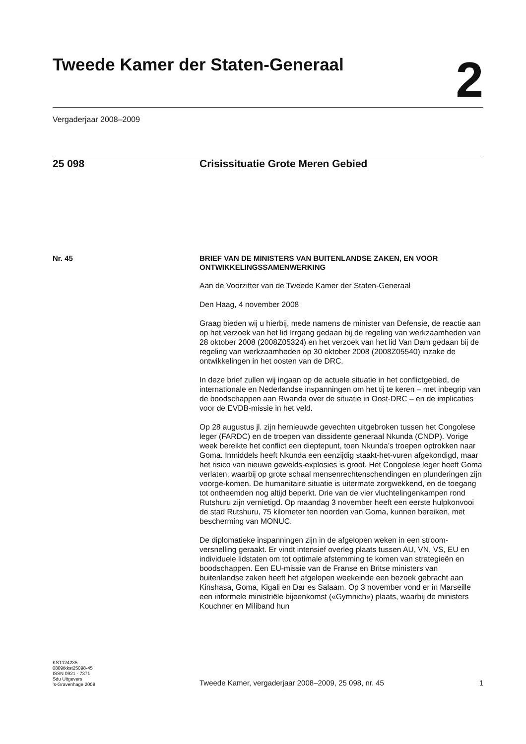Tweede Kamer der Staten-Generaal
2
Vergaderjaar 2008–2009
25 098 Crisissituatie Grote Meren Gebied
Nr. 45
BRIEF VAN DE MINISTERS VAN BUITENLANDSE ZAKEN, EN VOOR ONTWIKKELINGSSAMENWERKING
Aan de Voorzitter van de Tweede Kamer der Staten-Generaal
Den Haag, 4 november 2008
Graag bieden wij u hierbij, mede namens de minister van Defensie, de reactie aan op het verzoek van het lid Irrgang gedaan bij de regeling van werkzaamheden van 28 oktober 2008 (2008Z05324) en het verzoek van het lid Van Dam gedaan bij de regeling van werkzaamheden op 30 oktober 2008 (2008Z05540) inzake de ontwikkelingen in het oosten van de DRC.
In deze brief zullen wij ingaan op de actuele situatie in het conflictgebied, de internationale en Nederlandse inspanningen om het tij te keren – met inbegrip van de boodschappen aan Rwanda over de situatie in Oost-DRC – en de implicaties voor de EVDB-missie in het veld.
Op 28 augustus jl. zijn hernieuwde gevechten uitgebroken tussen het Congolese leger (FARDC) en de troepen van dissidente generaal Nkunda (CNDP). Vorige week bereikte het conflict een dieptepunt, toen Nkunda’s troepen optrokken naar Goma. Inmiddels heeft Nkunda een eenzijdig staakt-het-vuren afgekondigd, maar het risico van nieuwe gewelds-explosies is groot. Het Congolese leger heeft Goma verlaten, waarbij op grote schaal mensenrechtenschendingen en plunderingen zijn voorge-komen. De humanitaire situatie is uitermate zorgwekkend, en de toegang tot ontheemden nog altijd beperkt. Drie van de vier vluchtelingenkampen rond Rutshuru zijn vernietigd. Op maandag 3 november heeft een eerste hulpkonvooi de stad Rutshuru, 75 kilometer ten noorden van Goma, kunnen bereiken, met bescherming van MONUC.
De diplomatieke inspanningen zijn in de afgelopen weken in een stroom-versnelling geraakt. Er vindt intensief overleg plaats tussen AU, VN, VS, EU en individuele lidstaten om tot optimale afstemming te komen van strategieën en boodschappen. Een EU-missie van de Franse en Britse ministers van buitenlandse zaken heeft het afgelopen weekeinde een bezoek gebracht aan Kinshasa, Goma, Kigali en Dar es Salaam. Op 3 november vond er in Marseille een informele ministriële bijeenkomst («Gymnich») plaats, waarbij de ministers Kouchner en Miliband hun
KST124235
0809tkkst25098-45
ISSN 0921 - 7371
Sdu Uitgevers
’s-Gravenhage 2008
Tweede Kamer, vergaderjaar 2008–2009, 25 098, nr. 45
1